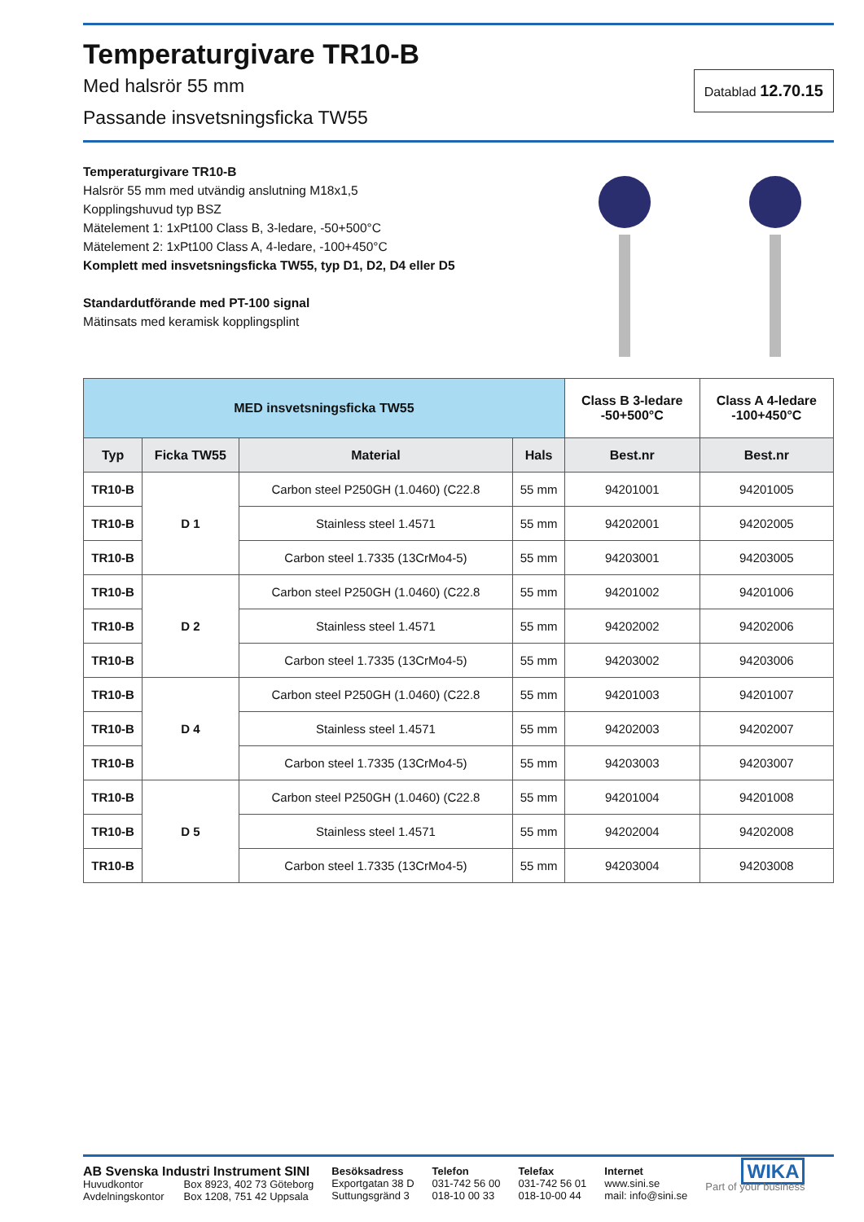Temperaturgivare TR10-B
Med halsrör 55 mm
Passande insvetsningsficka TW55
Datablad 12.70.15
Temperaturgivare TR10-B
Halsrör 55 mm med utvändig anslutning M18x1,5
Kopplingshuvud typ BSZ
Mätelement 1: 1xPt100 Class B, 3-ledare, -50+500°C
Mätelement 2: 1xPt100 Class A, 4-ledare, -100+450°C
Komplett med insvetsningsficka TW55, typ D1, D2, D4 eller D5
Standardutförande med PT-100 signal
Mätinsats med keramisk kopplingsplint
| MED insvetsningsficka TW55 | | | | Class B 3-ledare -50+500°C | Class A 4-ledare -100+450°C |
| --- | --- | --- | --- | --- | --- |
| Typ | Ficka TW55 | Material | Hals | Best.nr | Best.nr |
| TR10-B | D 1 | Carbon steel P250GH (1.0460) (C22.8 | 55 mm | 94201001 | 94201005 |
| TR10-B | | Stainless steel 1.4571 | 55 mm | 94202001 | 94202005 |
| TR10-B | | Carbon steel 1.7335 (13CrMo4-5) | 55 mm | 94203001 | 94203005 |
| TR10-B | D 2 | Carbon steel P250GH (1.0460) (C22.8 | 55 mm | 94201002 | 94201006 |
| TR10-B | | Stainless steel 1.4571 | 55 mm | 94202002 | 94202006 |
| TR10-B | | Carbon steel 1.7335 (13CrMo4-5) | 55 mm | 94203002 | 94203006 |
| TR10-B | D 4 | Carbon steel P250GH (1.0460) (C22.8 | 55 mm | 94201003 | 94201007 |
| TR10-B | | Stainless steel 1.4571 | 55 mm | 94202003 | 94202007 |
| TR10-B | | Carbon steel 1.7335 (13CrMo4-5) | 55 mm | 94203003 | 94203007 |
| TR10-B | D 5 | Carbon steel P250GH (1.0460) (C22.8 | 55 mm | 94201004 | 94201008 |
| TR10-B | | Stainless steel 1.4571 | 55 mm | 94202004 | 94202008 |
| TR10-B | | Carbon steel 1.7335 (13CrMo4-5) | 55 mm | 94203004 | 94203008 |
AB Svenska Industri Instrument SINI
Huvudkontor Box 8923, 402 73 Göteborg
Avdelningskontor Box 1208, 751 42 Uppsala
Besöksadress
Exportgatan 38 D
Suttungsgränd 3
Telefon
031-742 56 00
018-10 00 33
Telefax
031-742 56 01
018-10-00 44
Internet
www.sini.se
mail: info@sini.se
WIKA
Part of your business